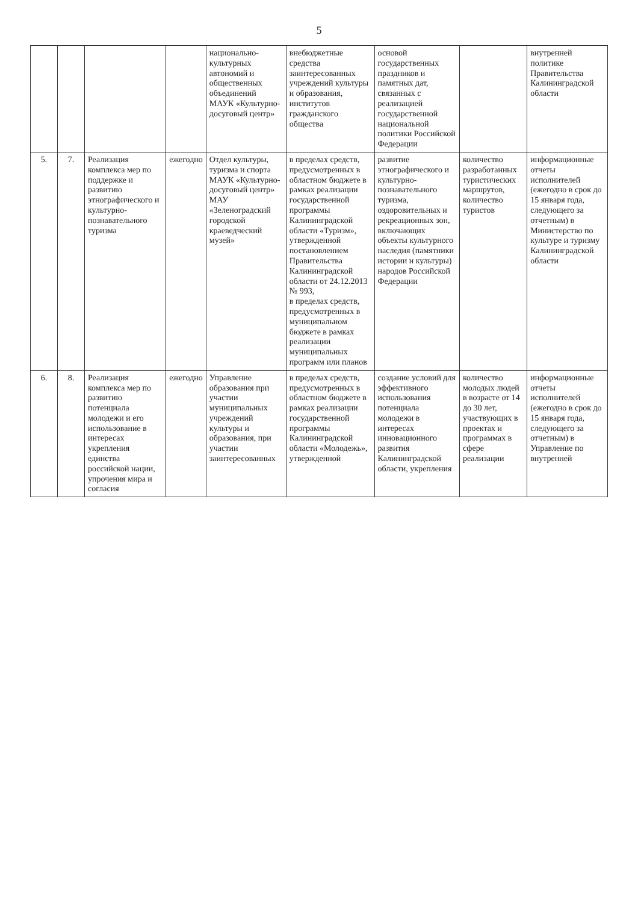5
| | | | | национально-культурных автономий и общественных объединений МАУК «Культурно-досуговый центр» | внебюджетные средства заинтересованных учреждений культуры и образования, институтов гражданского общества | основой государственных праздников и памятных дат, связанных с реализацией государственной национальной политики Российской Федерации | | внутренней политике Правительства Калининградской области |
| 5. | 7. | Реализация комплекса мер по поддержке и развитию этнографического и культурно-познавательного туризма | ежегодно | Отдел культуры, туризма и спорта МАУК «Культурно-досуговый центр» МАУ «Зеленоградский городской краеведческий музей» | в пределах средств, предусмотренных в областном бюджете в рамках реализации государственной программы Калининградской области «Туризм», утвержденной постановлением Правительства Калининградской области от 24.12.2013 № 993, в пределах средств, предусмотренных в муниципальном бюджете в рамках реализации муниципальных программ или планов | развитие этнографического и культурно-познавательного туризма, оздоровительных и рекреационных зон, включающих объекты культурного наследия (памятники истории и культуры) народов Российской Федерации | количество разработанных туристических маршрутов, количество туристов | информационные отчеты исполнителей (ежегодно в срок до 15 января года, следующего за отчетным) в Министерство по культуре и туризму Калининградской области |
| 6. | 8. | Реализация комплекса мер по развитию потенциала молодежи и его использование в интересах укрепления единства российской нации, упрочения мира и согласия | ежегодно | Управление образования при участии муниципальных учреждений культуры и образования, при участии заинтересованных | в пределах средств, предусмотренных в областном бюджете в рамках реализации государственной программы Калининградской области «Молодежь», утвержденной | создание условий для эффективного использования потенциала молодежи в интересах инновационного развития Калининградской области, укрепления | количество молодых людей в возрасте от 14 до 30 лет, участвующих в проектах и программах в сфере реализации | информационные отчеты исполнителей (ежегодно в срок до 15 января года, следующего за отчетным) в Управление по внутренней |